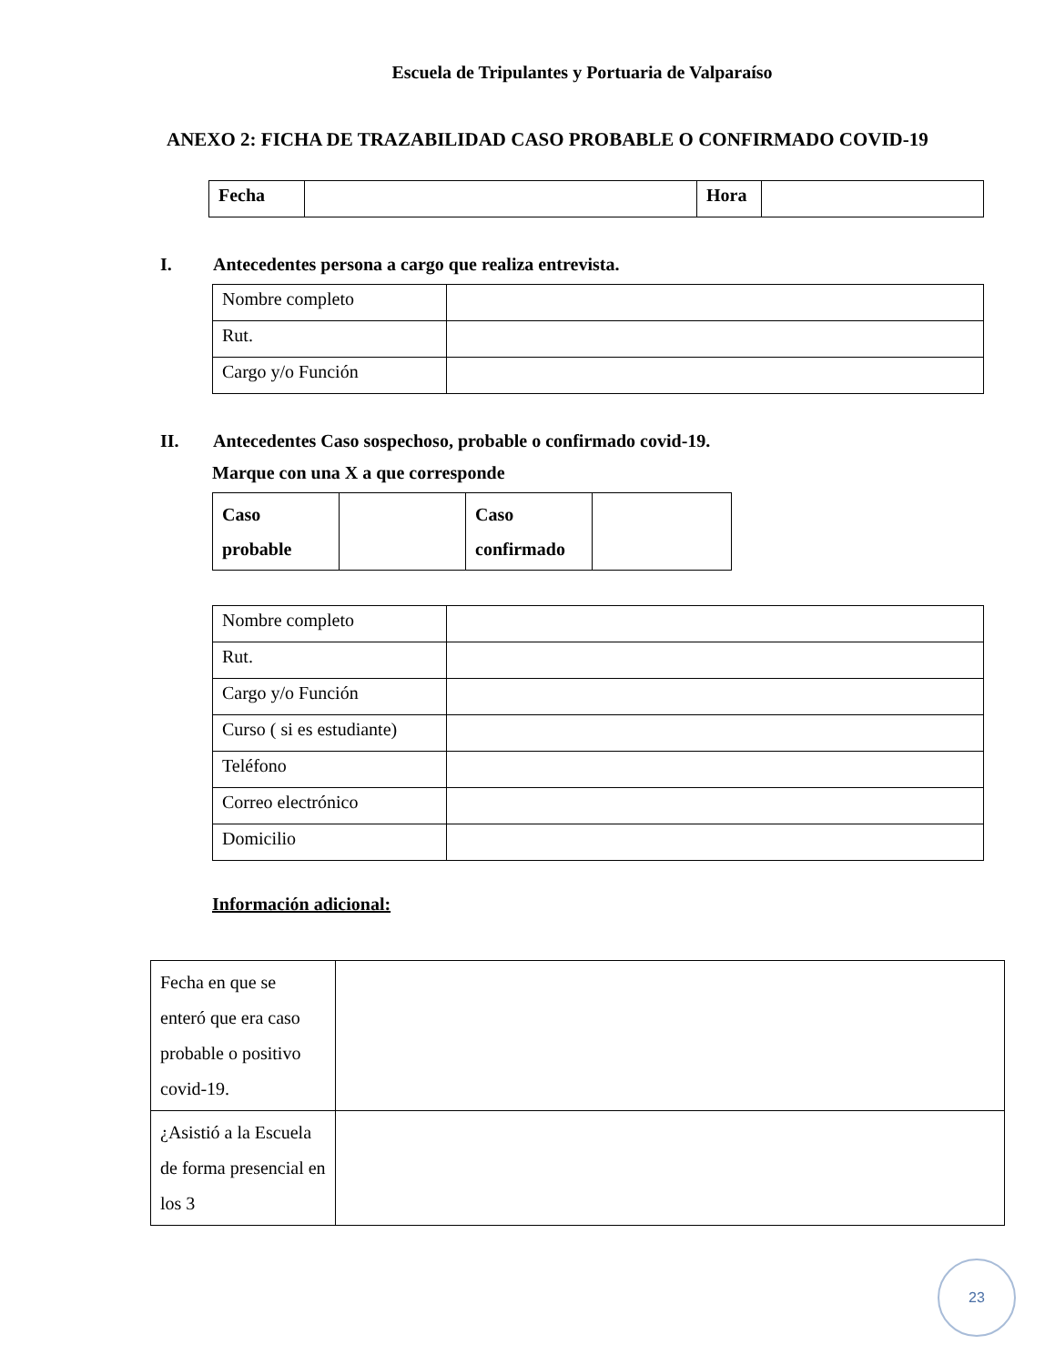Escuela de Tripulantes y Portuaria de Valparaíso
ANEXO 2: FICHA DE TRAZABILIDAD CASO PROBABLE O CONFIRMADO COVID-19
| Fecha | | Hora | |
I. Antecedentes persona a cargo que realiza entrevista.
| Nombre completo | |
| Rut. | |
| Cargo y/o Función | |
II. Antecedentes Caso sospechoso, probable o confirmado covid-19.
Marque con una X a que corresponde
| Caso probable | | Caso confirmado | |
| Nombre completo | |
| Rut. | |
| Cargo y/o Función | |
| Curso ( si es estudiante) | |
| Teléfono | |
| Correo electrónico | |
| Domicilio | |
Información adicional:
| Fecha en que se enteró que era caso probable o positivo covid-19. | |
| ¿Asistió a la Escuela de forma presencial en los 3 | |
23